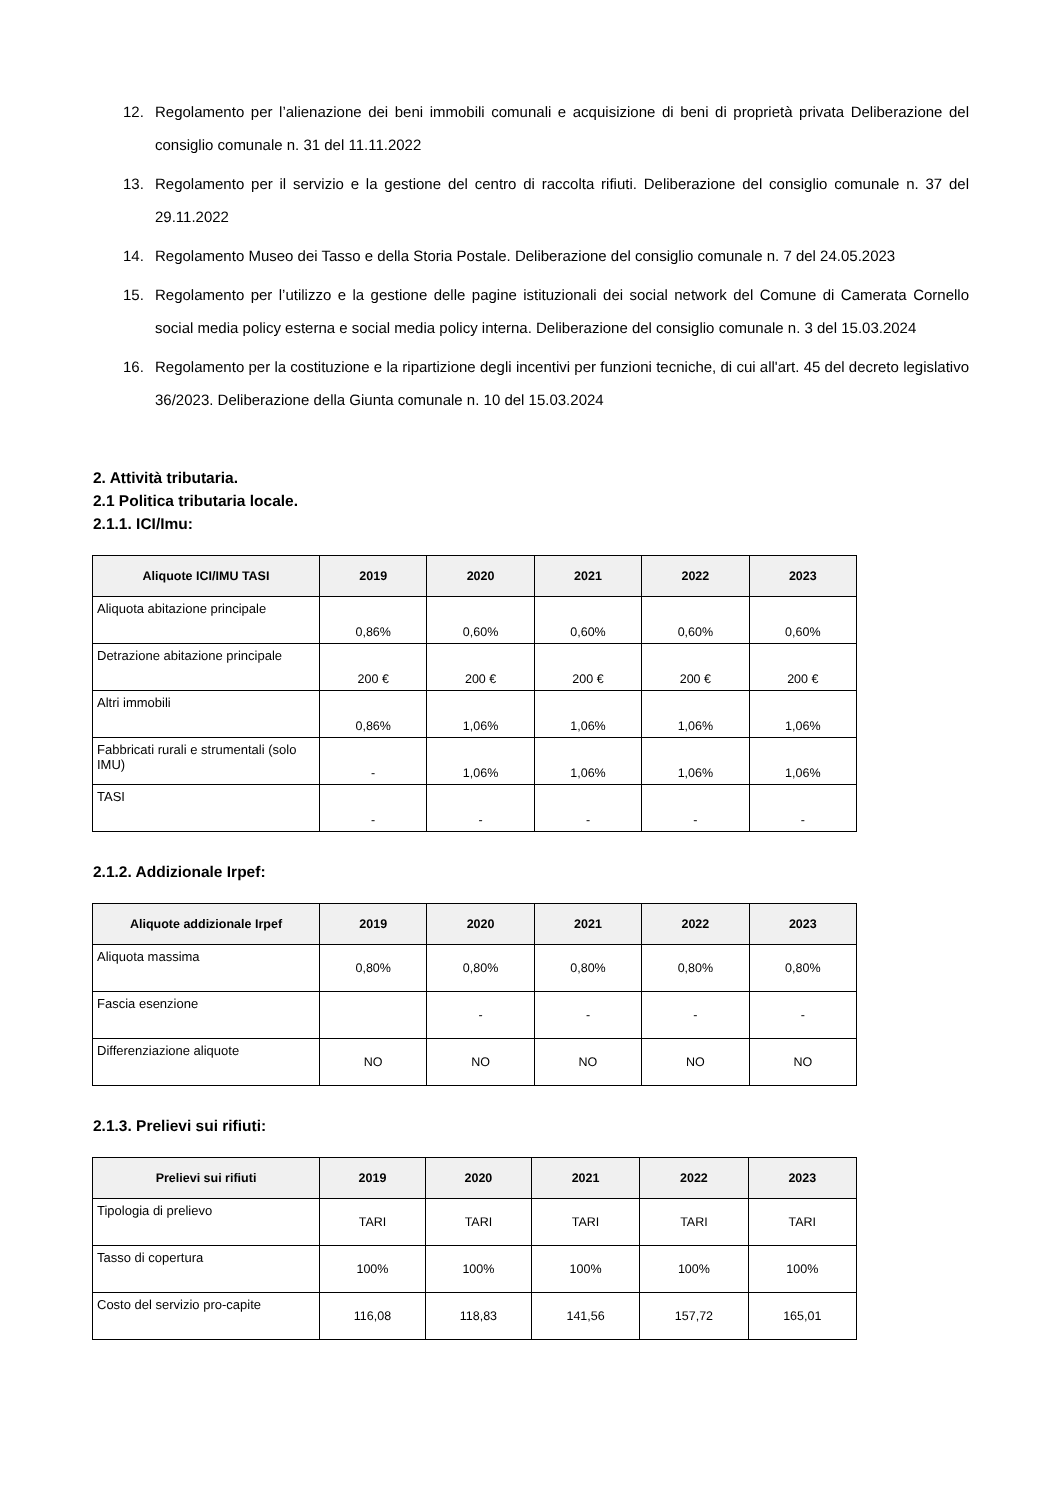12. Regolamento per l’alienazione dei beni immobili comunali e acquisizione di beni di proprietà privata Deliberazione del consiglio comunale n. 31 del 11.11.2022
13. Regolamento per il servizio e la gestione del centro di raccolta rifiuti. Deliberazione del consiglio comunale n. 37 del 29.11.2022
14. Regolamento Museo dei Tasso e della Storia Postale. Deliberazione del consiglio comunale n. 7 del 24.05.2023
15. Regolamento per l’utilizzo e la gestione delle pagine istituzionali dei social network del Comune di Camerata Cornello social media policy esterna e social media policy interna. Deliberazione del consiglio comunale n. 3 del 15.03.2024
16. Regolamento per la costituzione e la ripartizione degli incentivi per funzioni tecniche, di cui all'art. 45 del decreto legislativo 36/2023. Deliberazione della Giunta comunale n. 10 del 15.03.2024
2. Attività tributaria.
2.1 Politica tributaria locale.
2.1.1. ICI/Imu:
| Aliquote ICI/IMU TASI | 2019 | 2020 | 2021 | 2022 | 2023 |
| --- | --- | --- | --- | --- | --- |
| Aliquota abitazione principale | 0,86% | 0,60% | 0,60% | 0,60% | 0,60% |
| Detrazione abitazione principale | 200 € | 200 € | 200 € | 200 € | 200 € |
| Altri immobili | 0,86% | 1,06% | 1,06% | 1,06% | 1,06% |
| Fabbricati rurali e strumentali (solo IMU) | - | 1,06% | 1,06% | 1,06% | 1,06% |
| TASI | - | - | - | - | - |
2.1.2. Addizionale Irpef:
| Aliquote addizionale Irpef | 2019 | 2020 | 2021 | 2022 | 2023 |
| --- | --- | --- | --- | --- | --- |
| Aliquota massima | 0,80% | 0,80% | 0,80% | 0,80% | 0,80% |
| Fascia esenzione | | - | - | - | - |
| Differenziazione aliquote | NO | NO | NO | NO | NO |
2.1.3. Prelievi sui rifiuti:
| Prelievi sui rifiuti | 2019 | 2020 | 2021 | 2022 | 2023 |
| --- | --- | --- | --- | --- | --- |
| Tipologia di prelievo | TARI | TARI | TARI | TARI | TARI |
| Tasso di copertura | 100% | 100% | 100% | 100% | 100% |
| Costo del servizio pro-capite | 116,08 | 118,83 | 141,56 | 157,72 | 165,01 |